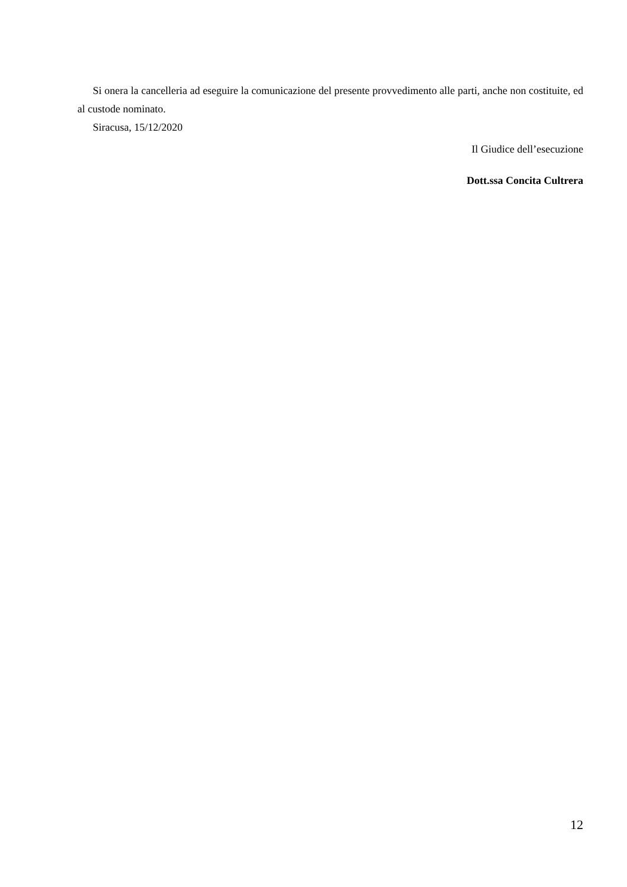Si onera la cancelleria ad eseguire la comunicazione del presente provvedimento alle parti, anche non costituite, ed al custode nominato.
Siracusa, 15/12/2020
Il Giudice dell’esecuzione
Dott.ssa Concita Cultrera
12